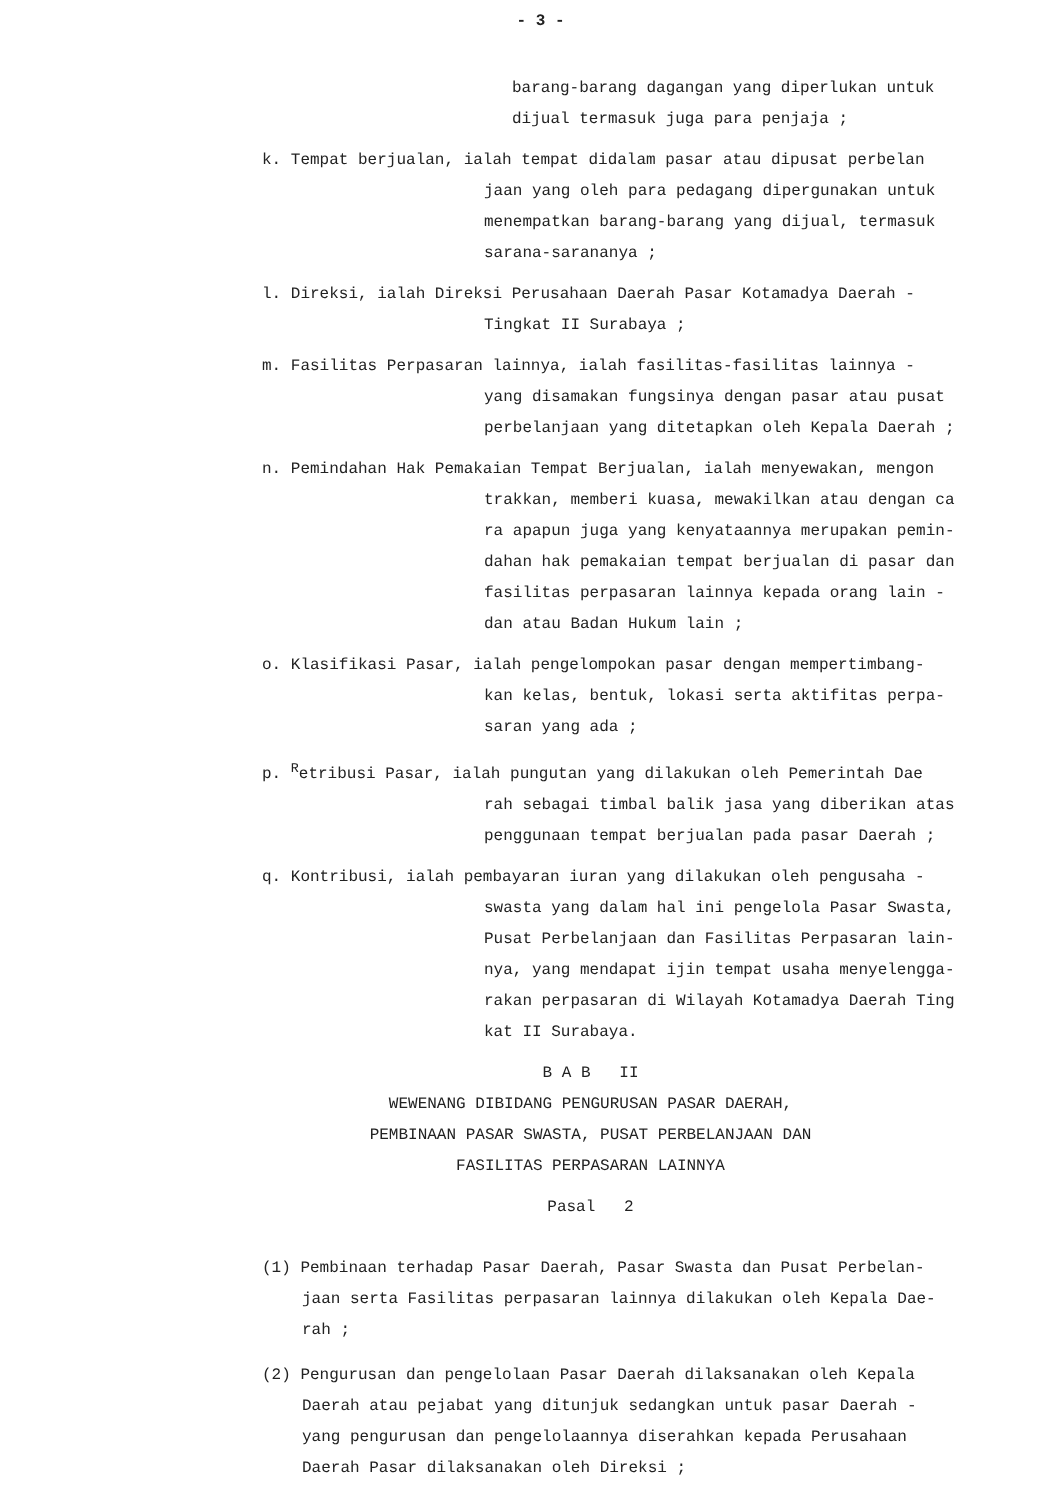- 3 -
barang-barang dagangan yang diperlukan untuk
dijual termasuk juga para penjaja ;
k. Tempat berjualan, ialah tempat didalam pasar atau dipusat perbelan
jaan yang oleh para pedagang dipergunakan untuk
menempatkan barang-barang yang dijual, termasuk
sarana-sarananya ;
l. Direksi, ialah Direksi Perusahaan Daerah Pasar Kotamadya Daerah -
Tingkat II Surabaya ;
m. Fasilitas Perpasaran lainnya, ialah fasilitas-fasilitas lainnya -
yang disamakan fungsinya dengan pasar atau pusat
perbelanjaan yang ditetapkan oleh Kepala Daerah ;
n. Pemindahan Hak Pemakaian Tempat Berjualan, ialah menyewakan, mengon
trakkan, memberi kuasa, mewakilkan atau dengan ca
ra apapun juga yang kenyataannya merupakan pemin-
dahan hak pemakaian tempat berjualan di pasar dan
fasilitas perpasaran lainnya kepada orang lain -
dan atau Badan Hukum lain ;
o. Klasifikasi Pasar, ialah pengelompokan pasar dengan mempertimbang-
kan kelas, bentuk, lokasi serta aktifitas perpa-
saran yang ada ;
p. <sup>R</sup>etribusi Pasar, ialah pungutan yang dilakukan oleh Pemerintah Dae
rah sebagai timbal balik jasa yang diberikan atas
penggunaan tempat berjualan pada pasar Daerah ;
q. Kontribusi, ialah pembayaran iuran yang dilakukan oleh pengusaha -
swasta yang dalam hal ini pengelola Pasar Swasta,
Pusat Perbelanjaan dan Fasilitas Perpasaran lain-
nya, yang mendapat ijin tempat usaha menyelengga-
rakan perpasaran di Wilayah Kotamadya Daerah Ting
kat II Surabaya.
B A B II
WEWENANG DIBIDANG PENGURUSAN PASAR DAERAH,
PEMBINAAN PASAR SWASTA, PUSAT PERBELANJAAN DAN
FASILITAS PERPASARAN LAINNYA
Pasal 2
(1) Pembinaan terhadap Pasar Daerah, Pasar Swasta dan Pusat Perbelan-
jaan serta Fasilitas perpasaran lainnya dilakukan oleh Kepala Dae-
rah ;
(2) Pengurusan dan pengelolaan Pasar Daerah dilaksanakan oleh Kepala
Daerah atau pejabat yang ditunjuk sedangkan untuk pasar Daerah -
yang pengurusan dan pengelolaannya diserahkan kepada Perusahaan
Daerah Pasar dilaksanakan oleh Direksi ;